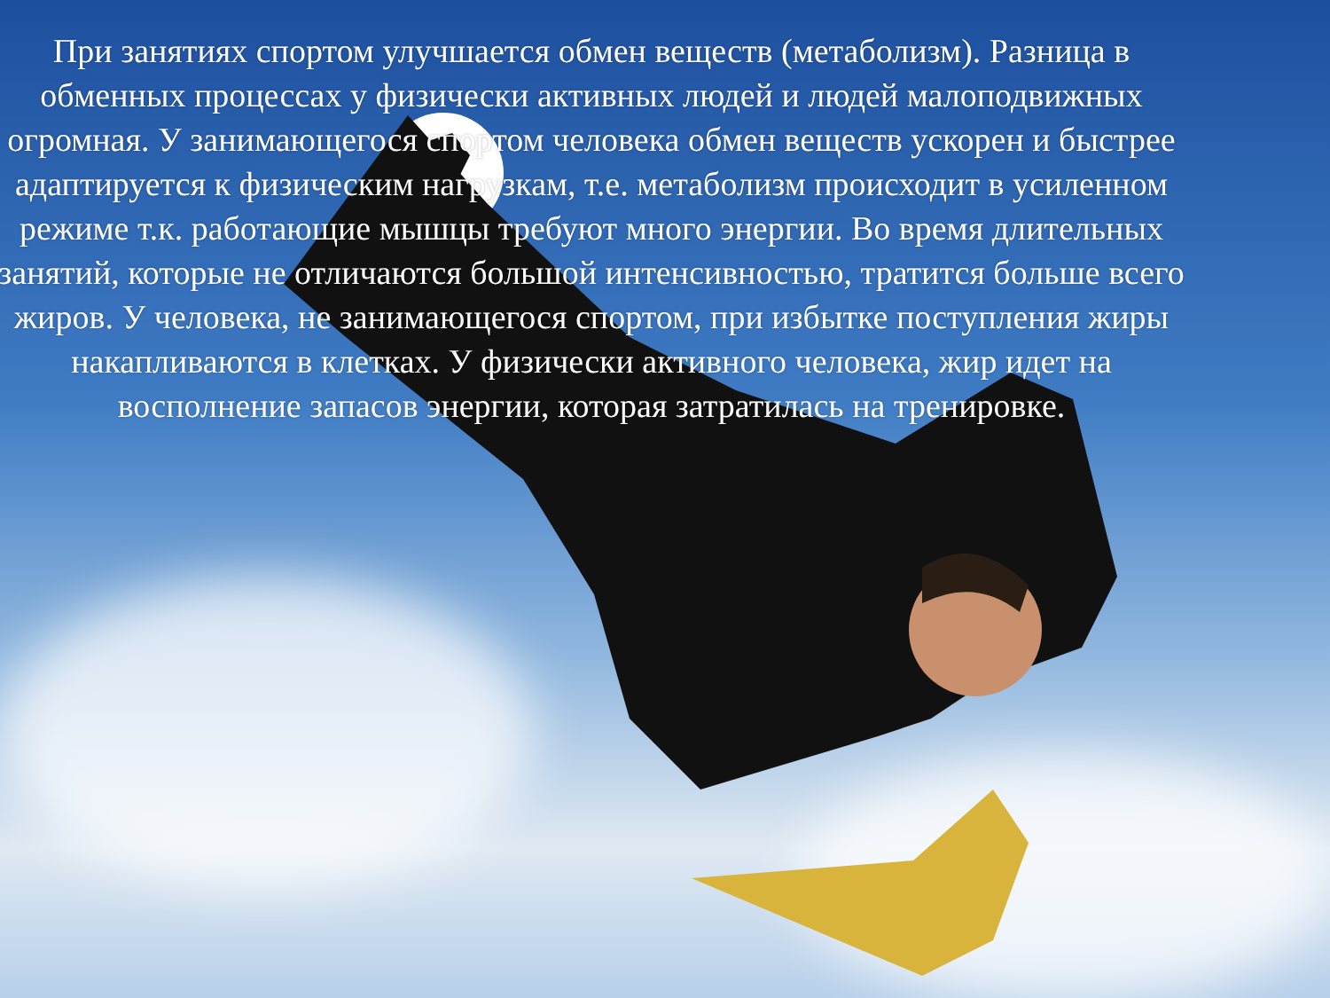При занятиях спортом улучшается обмен веществ (метаболизм). Разница в обменных процессах у физически активных людей и людей малоподвижных огромная. У занимающегося спортом человека обмен веществ ускорен и быстрее адаптируется к физическим нагрузкам, т.е. метаболизм происходит в усиленном режиме т.к. работающие мышцы требуют много энергии. Во время длительных занятий, которые не отличаются большой интенсивностью, тратится больше всего жиров. У человека, не занимающегося спортом, при избытке поступления жиры накапливаются в клетках. У физически активного человека, жир идет на восполнение запасов энергии, которая затратилась на тренировке.